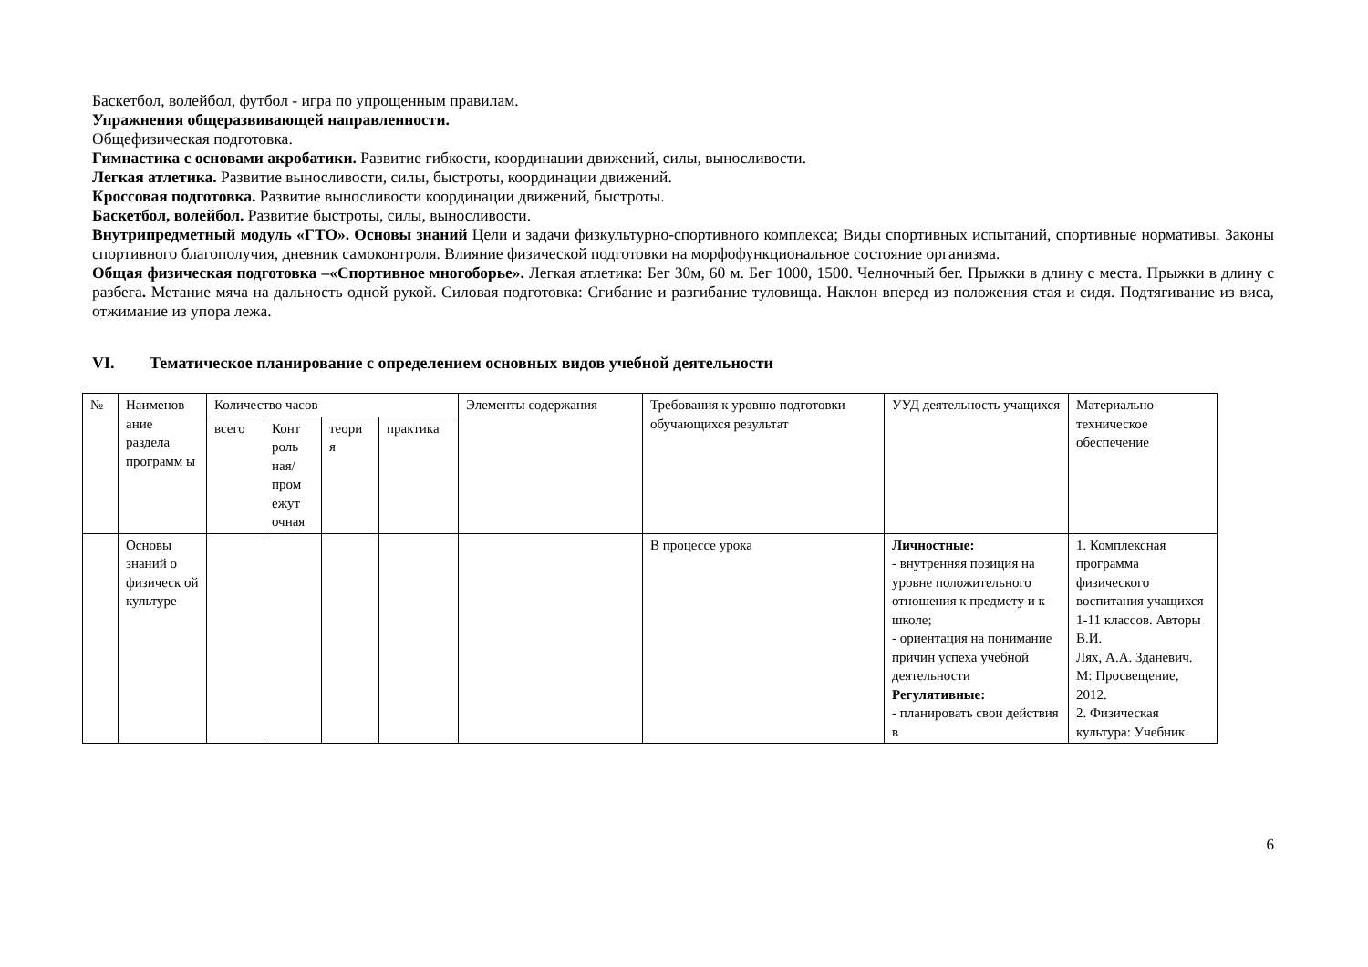Баскетбол, волейбол, футбол - игра по упрощенным правилам.
Упражнения общеразвивающей направленности.
Общефизическая подготовка.
Гимнастика с основами акробатики. Развитие гибкости, координации движений, силы, выносливости.
Легкая атлетика. Развитие выносливости, силы, быстроты, координации движений.
Кроссовая подготовка. Развитие выносливости координации движений, быстроты.
Баскетбол, волейбол. Развитие быстроты, силы, выносливости.
Внутрипредметный модуль «ГТО». Основы знаний Цели и задачи физкультурно-спортивного комплекса; Виды спортивных испытаний, спортивные нормативы. Законы спортивного благополучия, дневник самоконтроля. Влияние физической подготовки на морфофункциональное состояние организма.
Общая физическая подготовка –«Спортивное многоборье». Легкая атлетика: Бег 30м, 60 м. Бег 1000, 1500. Челночный бег. Прыжки в длину с места. Прыжки в длину с разбега. Метание мяча на дальность одной рукой. Силовая подготовка: Сгибание и разгибание туловища. Наклон вперед из положения стая и сидя. Подтягивание из виса, отжимание из упора лежа.
VI. Тематическое планирование с определением основных видов учебной деятельности
| № | Наименов ание раздела программ ы | Количество часов | | | | Элементы содержания | Требования к уровню подготовки обучающихся результат | УУД деятельность учащихся | Материально-техническое обеспечение |
| | | всего | Конт роль ная/ пром ежут очная | теори я | практика | | | | |
| | Основы знаний о физическ ой культуре | | | | | | В процессе урока | Личностные: - внутренняя позиция на уровне положительного отношения к предмету и к школе; - ориентация на понимание причин успеха учебной деятельности Регулятивные: - планировать свои действия в | 1. Комплексная программа физического воспитания учащихся 1-11 классов. Авторы В.И. Лях, А.А. Зданевич. М: Просвещение, 2012. 2. Физическая культура: Учебник |
6